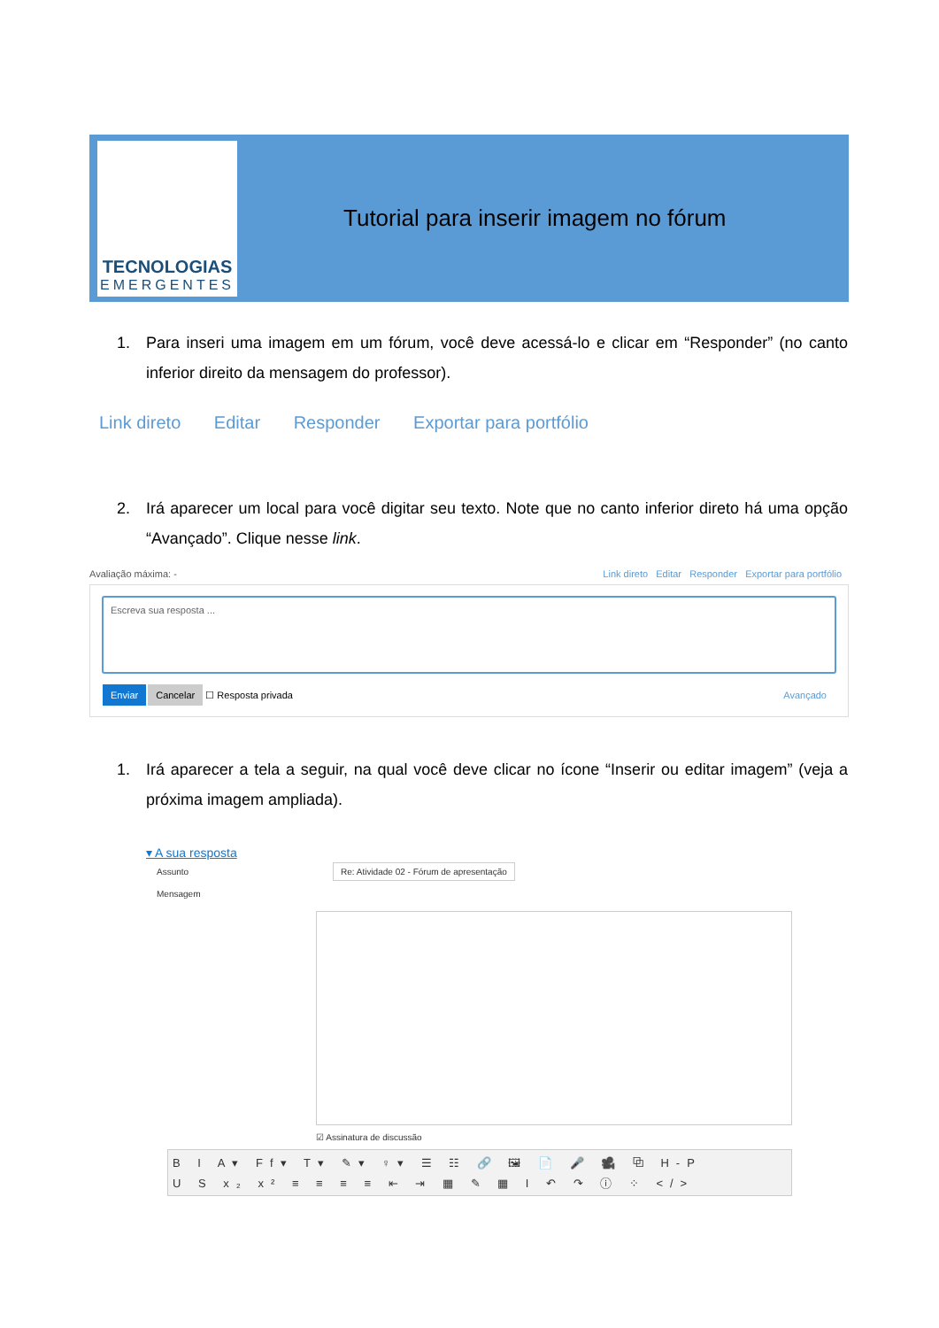TECNOLOGIAS
EMERGENTES
Tutorial para inserir imagem no fórum
1. Para inseri uma imagem em um fórum, você deve acessá-lo e clicar em “Responder” (no canto inferior direito da mensagem do professor).
Link direto Editar Responder Exportar para portfólio
2. Irá aparecer um local para você digitar seu texto. Note que no canto inferior direto há uma opção “Avançado”. Clique nesse link.
Avaliação máxima: - Link direto Editar Responder Exportar para portfólio
Escreva sua resposta ...
Enviar Cancelar ☐ Resposta privada Avançado
1. Irá aparecer a tela a seguir, na qual você deve clicar no ícone “Inserir ou editar imagem” (veja a próxima imagem ampliada).
▾ A sua resposta
Assunto Re: Atividade 02 - Fórum de apresentação
Mensagem
☑ Assinatura de discussão
B I A▾ Ff▾ T▾ ✎▾ ♀▾ ☰ ☷ 🔗 🖼 📄 🎤 🎥 ⧉ H-P
U S x₂ x² ≡ ≡ ≡ ≡ ⇤ ⇥ ▦ ✎ ▦ I ↶ ↷ ⓘ ⁘ </>